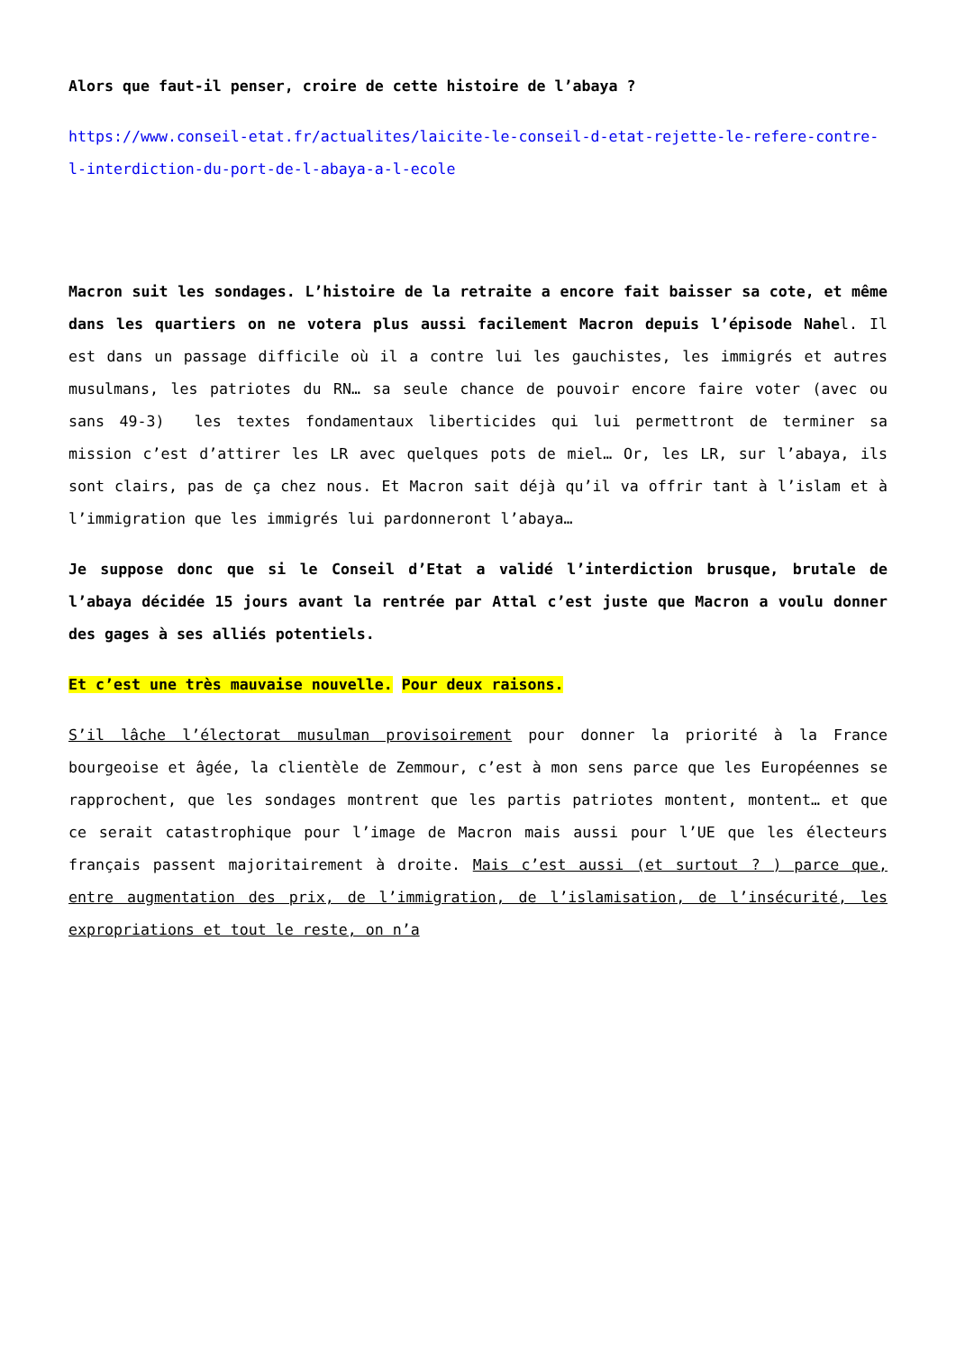Alors que faut-il penser, croire de cette histoire de l’abaya ?
https://www.conseil-etat.fr/actualites/laicite-le-conseil-d-etat-rejette-le-refere-contre-l-interdiction-du-port-de-l-abaya-a-l-ecole
Macron suit les sondages. L’histoire de la retraite a encore fait baisser sa cote, et même dans les quartiers on ne votera plus aussi facilement Macron depuis l’épisode Nahel. Il est dans un passage difficile où il a contre lui les gauchistes, les immigrés et autres musulmans, les patriotes du RN… sa seule chance de pouvoir encore faire voter (avec ou sans 49-3) les textes fondamentaux liberticides qui lui permettront de terminer sa mission c’est d’attirer les LR avec quelques pots de miel… Or, les LR, sur l’abaya, ils sont clairs, pas de ça chez nous. Et Macron sait déjà qu’il va offrir tant à l’islam et à l’immigration que les immigrés lui pardonneront l’abaya…
Je suppose donc que si le Conseil d’Etat a validé l’interdiction brusque, brutale de l’abaya décidée 15 jours avant la rentrée par Attal c’est juste que Macron a voulu donner des gages à ses alliés potentiels.
Et c’est une très mauvaise nouvelle. Pour deux raisons.
S’il lâche l’électorat musulman provisoirement pour donner la priorité à la France bourgeoise et âgée, la clientèle de Zemmour, c’est à mon sens parce que les Européennes se rapprochent, que les sondages montrent que les partis patriotes montent, montent… et que ce serait catastrophique pour l’image de Macron mais aussi pour l’UE que les électeurs français passent majoritairement à droite. Mais c’est aussi (et surtout ? ) parce que, entre augmentation des prix, de l’immigration, de l’islamisation, de l’insécurité, les expropriations et tout le reste, on n’a